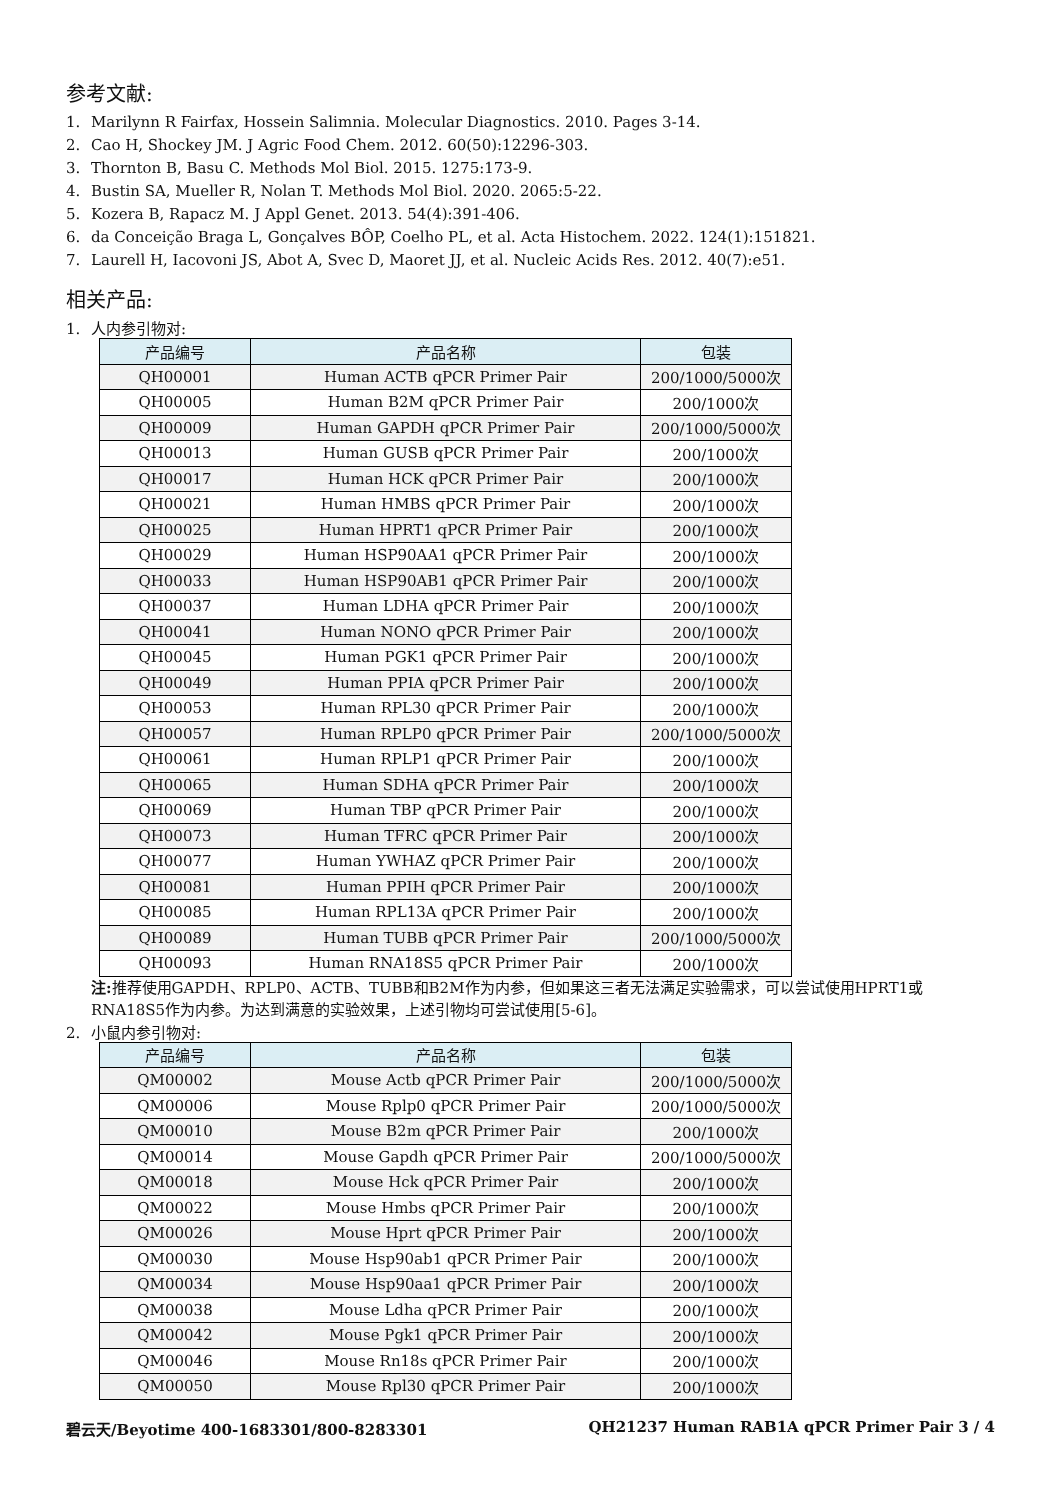参考文献:
1. Marilynn R Fairfax, Hossein Salimnia. Molecular Diagnostics. 2010. Pages 3-14.
2. Cao H, Shockey JM. J Agric Food Chem. 2012. 60(50):12296-303.
3. Thornton B, Basu C. Methods Mol Biol. 2015. 1275:173-9.
4. Bustin SA, Mueller R, Nolan T. Methods Mol Biol. 2020. 2065:5-22.
5. Kozera B, Rapacz M. J Appl Genet. 2013. 54(4):391-406.
6. da Conceição Braga L, Gonçalves BÔP, Coelho PL, et al. Acta Histochem. 2022. 124(1):151821.
7. Laurell H, Iacovoni JS, Abot A, Svec D, Maoret JJ, et al. Nucleic Acids Res. 2012. 40(7):e51.
相关产品:
1. 人内参引物对:
| 产品编号 | 产品名称 | 包装 |
| --- | --- | --- |
| QH00001 | Human ACTB qPCR Primer Pair | 200/1000/5000次 |
| QH00005 | Human B2M qPCR Primer Pair | 200/1000次 |
| QH00009 | Human GAPDH qPCR Primer Pair | 200/1000/5000次 |
| QH00013 | Human GUSB qPCR Primer Pair | 200/1000次 |
| QH00017 | Human HCK qPCR Primer Pair | 200/1000次 |
| QH00021 | Human HMBS qPCR Primer Pair | 200/1000次 |
| QH00025 | Human HPRT1 qPCR Primer Pair | 200/1000次 |
| QH00029 | Human HSP90AA1 qPCR Primer Pair | 200/1000次 |
| QH00033 | Human HSP90AB1 qPCR Primer Pair | 200/1000次 |
| QH00037 | Human LDHA qPCR Primer Pair | 200/1000次 |
| QH00041 | Human NONO qPCR Primer Pair | 200/1000次 |
| QH00045 | Human PGK1 qPCR Primer Pair | 200/1000次 |
| QH00049 | Human PPIA qPCR Primer Pair | 200/1000次 |
| QH00053 | Human RPL30 qPCR Primer Pair | 200/1000次 |
| QH00057 | Human RPLP0 qPCR Primer Pair | 200/1000/5000次 |
| QH00061 | Human RPLP1 qPCR Primer Pair | 200/1000次 |
| QH00065 | Human SDHA qPCR Primer Pair | 200/1000次 |
| QH00069 | Human TBP qPCR Primer Pair | 200/1000次 |
| QH00073 | Human TFRC qPCR Primer Pair | 200/1000次 |
| QH00077 | Human YWHAZ qPCR Primer Pair | 200/1000次 |
| QH00081 | Human PPIH qPCR Primer Pair | 200/1000次 |
| QH00085 | Human RPL13A qPCR Primer Pair | 200/1000次 |
| QH00089 | Human TUBB qPCR Primer Pair | 200/1000/5000次 |
| QH00093 | Human RNA18S5 qPCR Primer Pair | 200/1000次 |
注: 推荐使用GAPDH、RPLP0、ACTB、TUBB和B2M作为内参，但如果这三者无法满足实验需求，可以尝试使用HPRT1或RNA18S5作为内参。为达到满意的实验效果，上述引物均可尝试使用[5-6]。
2. 小鼠内参引物对:
| 产品编号 | 产品名称 | 包装 |
| --- | --- | --- |
| QM00002 | Mouse Actb qPCR Primer Pair | 200/1000/5000次 |
| QM00006 | Mouse Rplp0 qPCR Primer Pair | 200/1000/5000次 |
| QM00010 | Mouse B2m qPCR Primer Pair | 200/1000次 |
| QM00014 | Mouse Gapdh qPCR Primer Pair | 200/1000/5000次 |
| QM00018 | Mouse Hck qPCR Primer Pair | 200/1000次 |
| QM00022 | Mouse Hmbs qPCR Primer Pair | 200/1000次 |
| QM00026 | Mouse Hprt qPCR Primer Pair | 200/1000次 |
| QM00030 | Mouse Hsp90ab1 qPCR Primer Pair | 200/1000次 |
| QM00034 | Mouse Hsp90aa1 qPCR Primer Pair | 200/1000次 |
| QM00038 | Mouse Ldha qPCR Primer Pair | 200/1000次 |
| QM00042 | Mouse Pgk1 qPCR Primer Pair | 200/1000次 |
| QM00046 | Mouse Rn18s qPCR Primer Pair | 200/1000次 |
| QM00050 | Mouse Rpl30 qPCR Primer Pair | 200/1000次 |
碧云天/Beyotime 400-1683301/800-8283301 QH21237 Human RAB1A qPCR Primer Pair 3 / 4